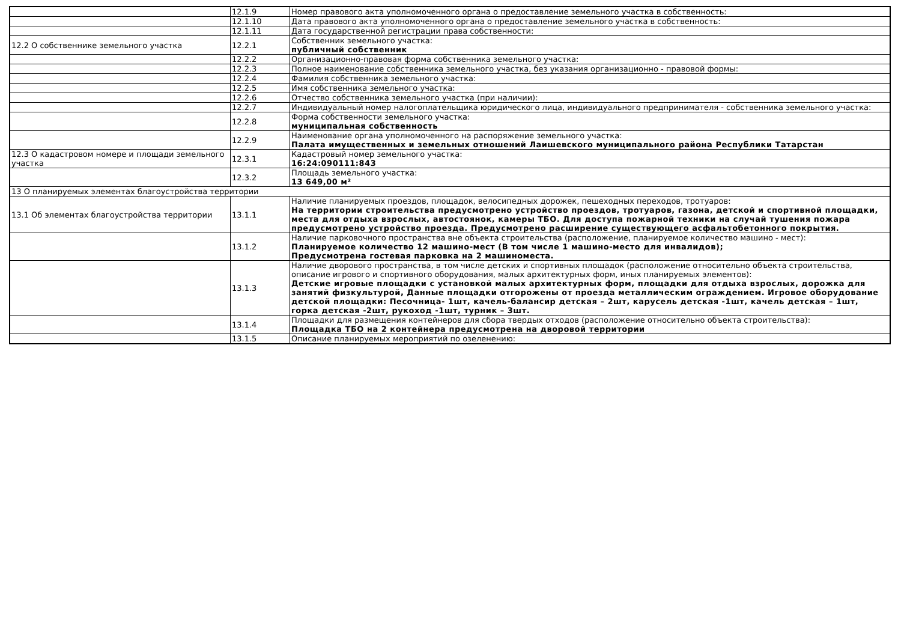| | 12.1.9 | Номер правового акта уполномоченного органа о предоставление земельного участка в собственность: |
| | 12.1.10 | Дата правового акта уполномоченного органа о предоставление земельного участка в собственность: |
| | 12.1.11 | Дата государственной регистрации права собственности: |
| 12.2 О собственнике земельного участка | 12.2.1 | Собственник земельного участка: публичный собственник |
| | 12.2.2 | Организационно-правовая форма собственника земельного участка: |
| | 12.2.3 | Полное наименование собственника земельного участка, без указания организационно - правовой формы: |
| | 12.2.4 | Фамилия собственника земельного участка: |
| | 12.2.5 | Имя собственника земельного участка: |
| | 12.2.6 | Отчество собственника земельного участка (при наличии): |
| | 12.2.7 | Индивидуальный номер налогоплательщика юридического лица, индивидуального предпринимателя - собственника земельного участка: |
| | 12.2.8 | Форма собственности земельного участка: муниципальная собственность |
| | 12.2.9 | Наименование органа уполномоченного на распоряжение земельного участка: Палата имущественных и земельных отношений Лаишевского муниципального района Республики Татарстан |
| 12.3 О кадастровом номере и площади земельного участка | 12.3.1 | Кадастровый номер земельного участка: 16:24:090111:843 |
| | 12.3.2 | Площадь земельного участка: 13 649,00 м² |
| 13 О планируемых элементах благоустройства территории | | |
| 13.1 Об элементах благоустройства территории | 13.1.1 | Наличие планируемых проездов, площадок, велосипедных дорожек, пешеходных переходов, тротуаров: На территории строительства предусмотрено устройство проездов, тротуаров, газона, детской и спортивной площадки, места для отдыха взрослых, автостоянок, камеры ТБО. Для доступа пожарной техники на случай тушения пожара предусмотрено устройство проезда. Предусмотрено расширение существующего асфальтобетонного покрытия. |
| | 13.1.2 | Наличие парковочного пространства вне объекта строительства (расположение, планируемое количество машино - мест): Планируемое количество 12 машино-мест (В том числе 1 машино-место для инвалидов); Предусмотрена гостевая парковка на 2 машиноместа. |
| | 13.1.3 | Наличие дворового пространства, в том числе детских и спортивных площадок (расположение относительно объекта строительства, описание игрового и спортивного оборудования, малых архитектурных форм, иных планируемых элементов): Детские игровые площадки с установкой малых архитектурных форм, площадки для отдыха взрослых, дорожка для занятий физкультурой, Данные площадки отгорожены от проезда металлическим ограждением. Игровое оборудование детской площадки: Песочница- 1шт, качель-балансир детская – 2шт, карусель детская -1шт, качель детская – 1шт, горка детская -2шт, рукоход -1шт, турник – 3шт. |
| | 13.1.4 | Площадки для размещения контейнеров для сбора твердых отходов (расположение относительно объекта строительства): Площадка ТБО на 2 контейнера предусмотрена на дворовой территории |
| | 13.1.5 | Описание планируемых мероприятий по озеленению: |